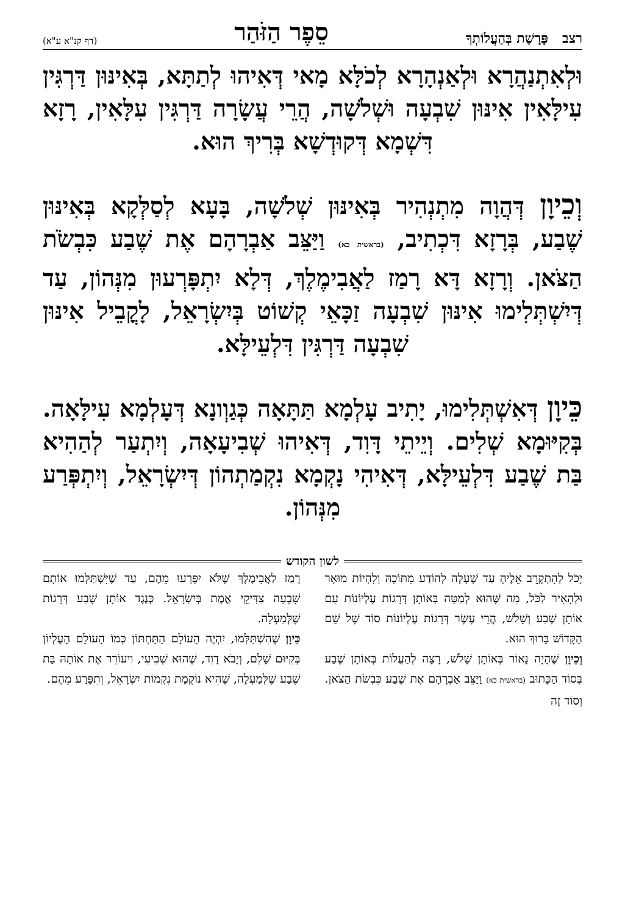רצב פָּרָשַׁת בְּהַעֲלוֹתְךָ סֵפֶר הַזֹּהַר (דף קנ"א ע"א)
וּלְאִתְנַהֲרָא וּלְאַנְהָרָא לְכֹלָּא מָאי דְּאִיהוּ לְתַתָּא, בְּאִינּוּן דַּרְגִּין עִילָּאִין אִינּוּן שִׁבְעָה וּשְׁלֹשָׁה, הֲרֵי עֲשָׂרָה דַּרְגִּין עִלָּאִין, רָזָא דִּשְׁמָא דְּקוּדְשָׁא בְּרִיךְ הוּא.
וְכֵיוָן דְּהֲוָה מִתְנְהִיר בְּאִינּוּן שְׁלֹשָׁה, בָּעָא לְסַלְּקָא בְּאִינּוּן שֶׁבַע, בְּרָזָא דִּכְתִיב, (בראשית כא) וַיַּצֵּב אַבְרָהָם אֶת שֶׁבַע כִּבְשֹׂת הַצֹּאן. וְרָזָא דָּא רָמַז לַאֲבִימֶלֶךְ, דְּלָא יִתְפָּרְעוּן מִנְּהוֹן, עַד דְּיִשְׁתְּלִימוּ אִינּוּן שִׁבְעָה זַכָּאֵי קְשׁוֹט בְּיִשְׂרָאֵל, לָקֳבֵיל אִינּוּן שִׁבְעָה דַּרְגִּין דִּלְעֵילָּא.
כֵּיוָן דְּאִשְׁתְּלִימוּ, יָתִיב עָלְמָא תַּתָּאָה כְּגַוְונָא דְּעָלְמָא עִילָּאָה. בְּקִיּוּמָא שְׁלִים. וְיֵיתֵי דָּוִד, דְּאִיהוּ שְׁבִיעָאָה, וְיִתְעַר לְהַהִיא בַּת שֶׁבַע דִּלְעֵילָּא, דְּאִיהִי נָקְמָא נִקְמַתְהוֹן דְּיִשְׂרָאֵל, וְיִתְפְּרַע מִנְּהוֹן.
לשון הקודש
יָכֹל לְהִתְקָרֵב אֵלֶיהָ עַד שֶׁעָלָה לְהוֹדַע מִתּוֹכָהּ וְלִהְיוֹת מוּאָר וּלְהָאִיר לַכֹּל, מַה שֶּׁהוּא לְמַטָּה בְּאוֹתָן דְּרָגוֹת עֶלְיוֹנוֹת עִם אוֹתָן שֶׁבַע וְשָׁלֹשׁ, הֲרֵי עֶשֶׂר דְּרָגוֹת עֶלְיוֹנוֹת סוֹד שֶׁל שֵׁם הַקָּדוֹשׁ בָּרוּךְ הוּא.
וְכֵיוָן שֶׁהָיָה נָאוֹר בְּאוֹתָן שָׁלֹשׁ, רָצָה לְהַעֲלוֹת בְּאוֹתָן שֶׁבַע בְּסוֹד הַכָּתוּב (בראשית כא) וַיַּצֵּב אַבְרָהָם אֶת שֶׁבַע כִּבְשֹׂת הַצֹּאן. וְסוֹד זֶה
רָמַז לַאֲבִימֶלֶךְ שֶׁלֹּא יִפָּרְעוּ מֵהֶם, עַד שֶׁיִּשְׁתַּלְּמוּ אוֹתָם שִׁבְעָה צַדִּיקֵי אֱמֶת בְּיִשְׂרָאֵל. כְּנֶגֶד אוֹתָן שֶׁבַע דְּרָגוֹת שֶׁלְּמַעְלָה.
כֵּיוָן שֶׁהִשְׁתַּלְּמוּ, יִהְיֶה הָעוֹלָם הַתַּחְתּוֹן כְּמוֹ הָעוֹלָם הָעֶלְיוֹן בְּקִיּוּם שָׁלֵם, וְיָבֹא דָוִד, שֶׁהוּא שְׁבִיעִי, וִיעוֹרֵר אֶת אוֹתָהּ בַּת שֶׁבַע שֶׁלְּמַעְלָה, שֶׁהִיא נוֹקֶמֶת נִקְמוֹת יִשְׂרָאֵל, וְתִפָּרַע מֵהֶם.